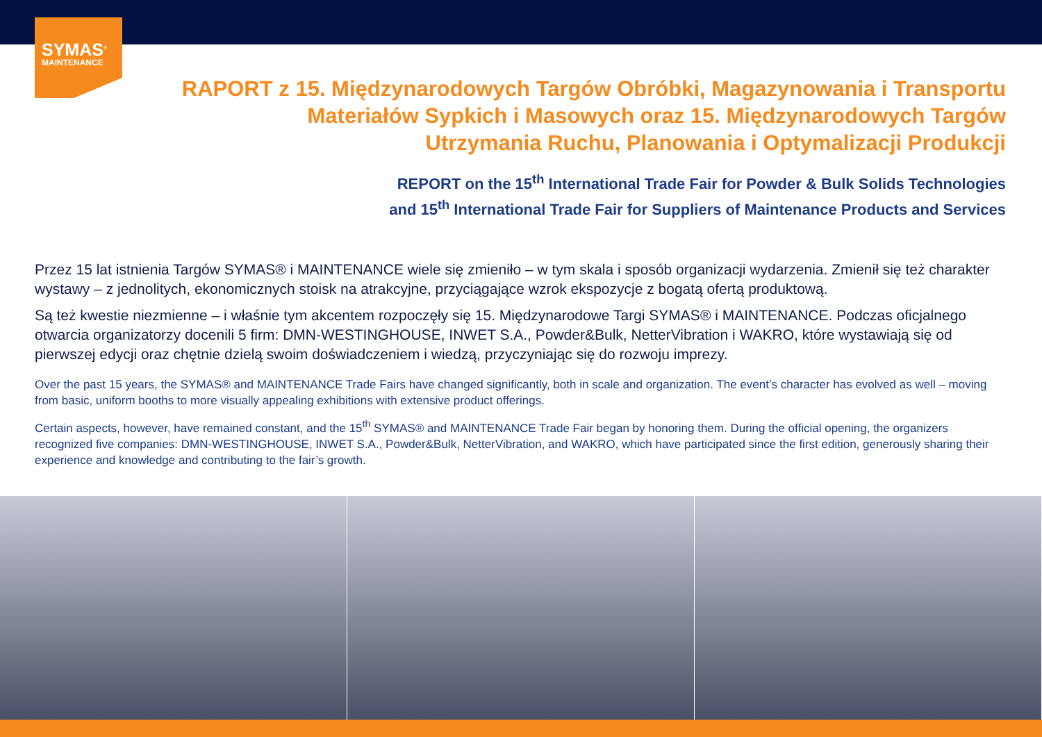SYMAS<sup>®</sup>
MAINTENANCE
RAPORT z 15. Międzynarodowych Targów Obróbki, Magazynowania i Transportu
Materiałów Sypkich i Masowych oraz 15. Międzynarodowych Targów
Utrzymania Ruchu, Planowania i Optymalizacji Produkcji
REPORT on the 15<sup>th</sup> International Trade Fair for Powder & Bulk Solids Technologies
and 15<sup>th</sup> International Trade Fair for Suppliers of Maintenance Products and Services
Przez 15 lat istnienia Targów SYMAS® i MAINTENANCE wiele się zmieniło – w tym skala i sposób organizacji wydarzenia. Zmienił się też charakter wystawy – z jednolitych, ekonomicznych stoisk na atrakcyjne, przyciągające wzrok ekspozycje z bogatą ofertą produktową.
Są też kwestie niezmienne – i właśnie tym akcentem rozpoczęły się 15. Międzynarodowe Targi SYMAS® i MAINTENANCE. Podczas oficjalnego otwarcia organizatorzy docenili 5 firm: DMN-WESTINGHOUSE, INWET S.A., Powder&Bulk, NetterVibration i WAKRO, które wystawiają się od pierwszej edycji oraz chętnie dzielą swoim doświadczeniem i wiedzą, przyczyniając się do rozwoju imprezy.
Over the past 15 years, the SYMAS® and MAINTENANCE Trade Fairs have changed significantly, both in scale and organization. The event’s character has evolved as well – moving from basic, uniform booths to more visually appealing exhibitions with extensive product offerings.
Certain aspects, however, have remained constant, and the 15<sup>th</sup> SYMAS® and MAINTENANCE Trade Fair began by honoring them. During the official opening, the organizers recognized five companies: DMN-WESTINGHOUSE, INWET S.A., Powder&Bulk, NetterVibration, and WAKRO, which have participated since the first edition, generously sharing their experience and knowledge and contributing to the fair’s growth.